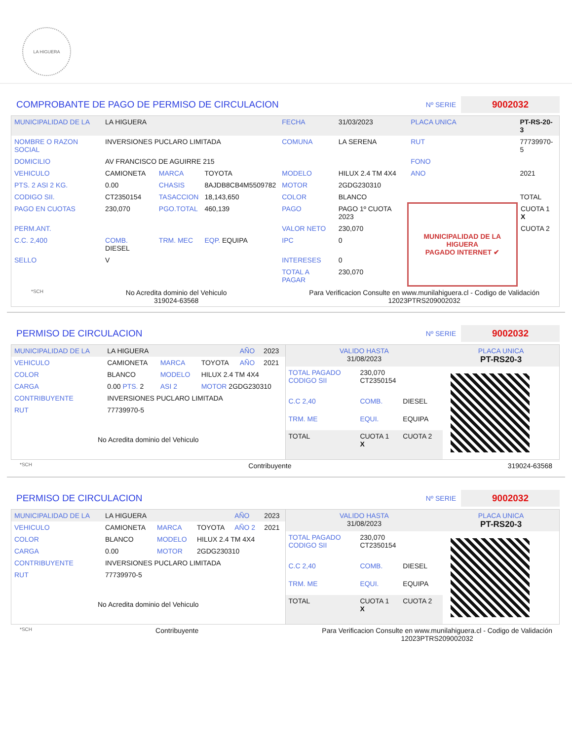LA HIGUERA
COMPROBANTE DE PAGO DE PERMISO DE CIRCULACION Nº SERIE 9002032
| MUNICIPALIDAD DE LA | LA HIGUERA | | | FECHA | 31/03/2023 | PLACA UNICA | PT-RS-20-3 |
| NOMBRE O RAZON SOCIAL | INVERSIONES PUCLARO LIMITADA | | | COMUNA | LA SERENA | RUT | 77739970-5 |
| DOMICILIO | AV FRANCISCO DE AGUIRRE 215 | | | | | FONO | |
| VEHICULO | CAMIONETA | MARCA | TOYOTA | MODELO | HILUX 2.4 TM 4X4 | ANO | 2021 |
| PTS. 2 ASI 2 KG. | 0.00 | CHASIS | 8AJDB8CB4M5509782 | MOTOR | 2GDG230310 | | |
| CODIGO SII. | CT2350154 | TASACCION | 18,143,650 | COLOR | BLANCO | | TOTAL |
| PAGO EN CUOTAS | 230,070 | PGO.TOTAL | 460,139 | PAGO | PAGO 1º CUOTA 2023 | MUNICIPALIDAD DE LA HIGUERA PAGADO INTERNET ✔ | CUOTA 1 X |
| PERM.ANT. | | | | VALOR NETO | 230,070 | | CUOTA 2 |
| C.C. 2,400 | COMB. DIESEL | TRM. MEC | EQP. EQUIPA | IPC | 0 | | |
| SELLO | V | | | INTERESES | 0 | | |
| | | | | TOTAL A PAGAR | 230,070 | | |
*SCH No Acredita dominio del Vehiculo
319024-63568 Para Verificacion Consulte en www.munilahiguera.cl - Codigo de Validación
12023PTRS209002032
PERMISO DE CIRCULACION Nº SERIE 9002032
| MUNICIPALIDAD DE LA | LA HIGUERA | | | AÑO | 2023 |
| VEHICULO | CAMIONETA | MARCA | TOYOTA | AÑO | 2021 |
| COLOR | BLANCO | MODELO | HILUX 2.4 TM 4X4 | | |
| CARGA | 0.00 PTS. 2 | ASI 2 | MOTOR 2GDG230310 | | |
| CONTRIBUYENTE | INVERSIONES PUCLARO LIMITADA | | | | |
| RUT | 77739970-5 | | | | |
| No Acredita dominio del Vehiculo | | | | | |
| VALIDO HASTA 31/08/2023 | | | PLACA UNICA PT-RS20-3 |
| TOTAL PAGADO CODIGO SII | 230,070 CT2350154 | | |
| C.C 2,40 | COMB. | DIESEL | |
| TRM. ME | EQUI. | EQUIPA | |
| TOTAL | CUOTA 1 X | CUOTA 2 | |
*SCH Contribuyente 319024-63568
PERMISO DE CIRCULACION Nº SERIE 9002032
| MUNICIPALIDAD DE LA | LA HIGUERA | | | AÑO | 2023 |
| VEHICULO | CAMIONETA | MARCA | TOYOTA | AÑO 2 | 2021 |
| COLOR | BLANCO | MODELO | HILUX 2.4 TM 4X4 | | |
| CARGA | 0.00 | MOTOR | 2GDG230310 | | |
| CONTRIBUYENTE | INVERSIONES PUCLARO LIMITADA | | | | |
| RUT | 77739970-5 | | | | |
| No Acredita dominio del Vehiculo | | | | | |
| VALIDO HASTA 31/08/2023 | | | PLACA UNICA PT-RS20-3 |
| TOTAL PAGADO CODIGO SII | 230,070 CT2350154 | | |
| C.C 2,40 | COMB. | DIESEL | |
| TRM. ME | EQUI. | EQUIPA | |
| TOTAL | CUOTA 1 X | CUOTA 2 | |
*SCH Contribuyente Para Verificacion Consulte en www.munilahiguera.cl - Codigo de Validación
12023PTRS209002032